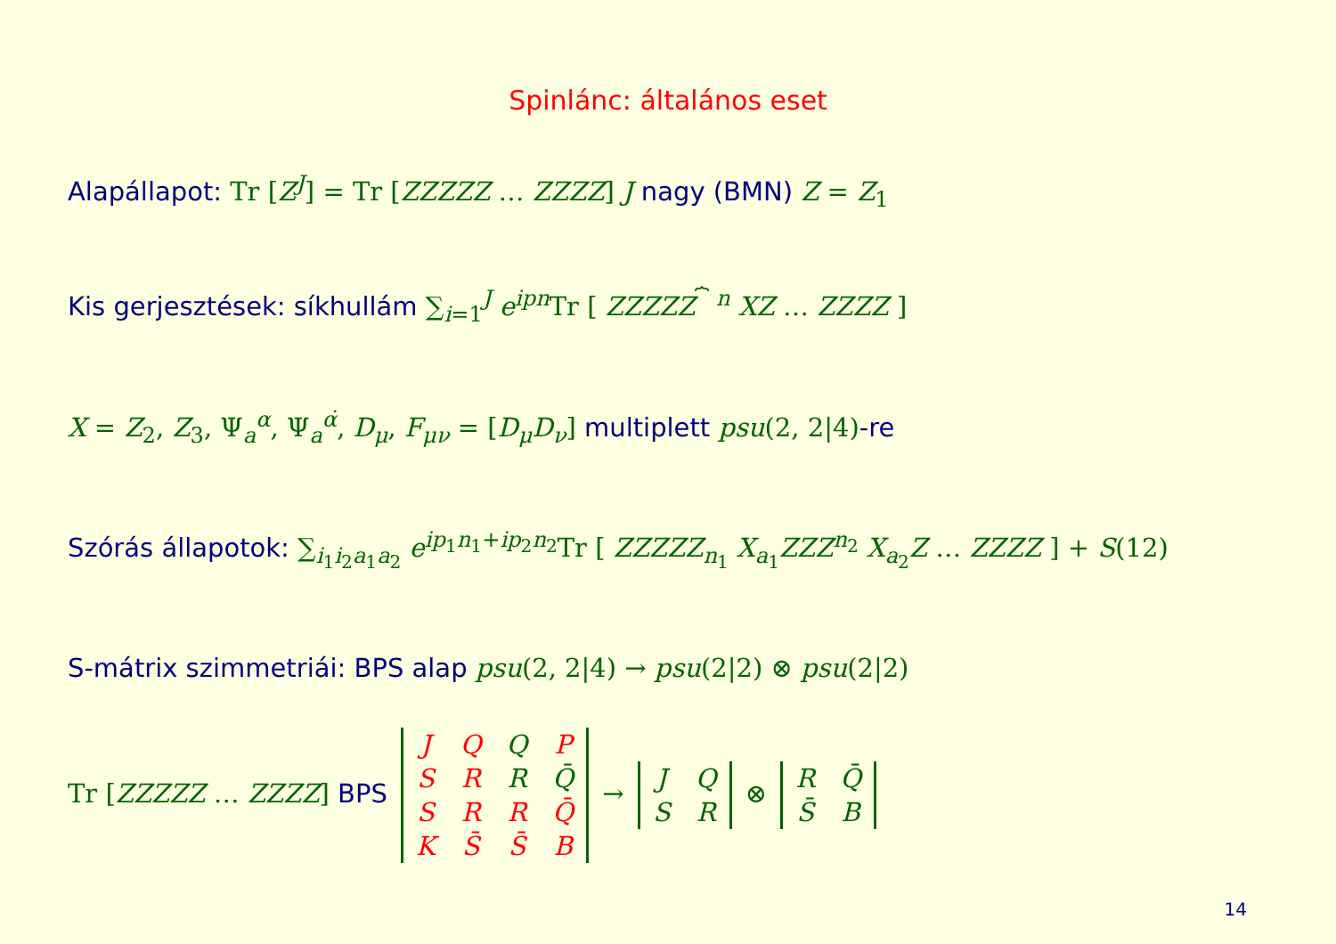Spinlánc: általános eset
Alapállapot: Tr [Z<sup>J</sup>] = Tr [ZZZZZ … ZZZZ] J nagy (BMN) Z = Z<sub>1</sub>
Kis gerjesztések: síkhullám ∑<sub>i=1</sub><sup>J</sup> e<sup>ipn</sup> Tr [ ZZZZZ<sup>⏞ n</sup> XZ … ZZZZ ]
X = Z<sub>2</sub>, Z<sub>3</sub>, Ψ<sub>a</sub><sup>α</sup>, Ψ<sub>a</sub><sup>α̇</sup>, D<sub>μ</sub>, F<sub>μν</sub> = [D<sub>μ</sub>D<sub>ν</sub>] multiplett psu(2, 2|4)-re
Szórás állapotok: ∑<sub>i<sub>1</sub>i<sub>2</sub>a<sub>1</sub>a<sub>2</sub></sub> e<sup>ip</sup><sup><sub>1</sub>n<sub>1</sub>+ip<sub>2</sub>n<sub>2</sub></sup>Tr [ ZZZZZ<sub>n<sub>1</sub></sub> X<sub>a<sub>1</sub></sub>ZZZ<sup>n<sub>2</sub></sup> X<sub>a<sub>2</sub></sub>Z … ZZZZ ] + S(12)
S-mátrix szimmetriái: BPS alap psu(2, 2|4) → psu(2|2) ⊗ psu(2|2)
Tr [ZZZZZ … ZZZZ] BPS
| J | Q | Q | P |
| S | R | R | Q̄ |
| S | R | R | Q̄ |
| K | S̄ | S̄ | B |
→
| J | Q |
| S | R |
⊗
| R | Q̄ |
| S̄ | B |
14